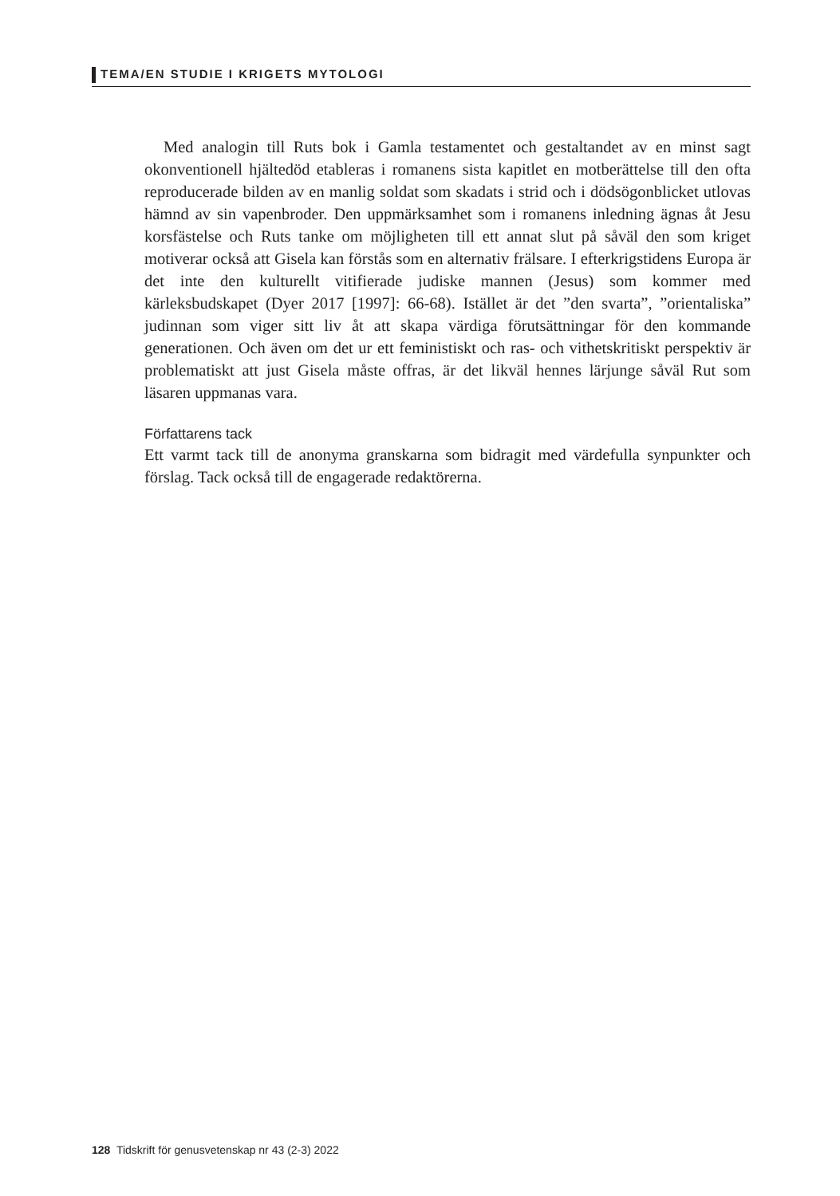TEMA/EN STUDIE I KRIGETS MYTOLOGI
Med analogin till Ruts bok i Gamla testamentet och gestaltandet av en minst sagt okonventionell hjältedöd etableras i romanens sista kapitlet en motberättelse till den ofta reproducerade bilden av en manlig soldat som skadats i strid och i dödsögonblicket utlovas hämnd av sin vapenbroder. Den uppmärksamhet som i romanens inledning ägnas åt Jesu korsfästelse och Ruts tanke om möjligheten till ett annat slut på såväl den som kriget motiverar också att Gisela kan förstås som en alternativ frälsare. I efterkrigstidens Europa är det inte den kulturellt vitifierade judiske mannen (Jesus) som kommer med kärleksbudskapet (Dyer 2017 [1997]: 66-68). Istället är det ”den svarta”, ”orientaliska” judinnan som viger sitt liv åt att skapa värdiga förutsättningar för den kommande generationen. Och även om det ur ett feministiskt och ras- och vithetskritiskt perspektiv är problematiskt att just Gisela måste offras, är det likväl hennes lärjunge såväl Rut som läsaren uppmanas vara.
Författarens tack
Ett varmt tack till de anonyma granskarna som bidragit med värdefulla synpunkter och förslag. Tack också till de engagerade redaktörerna.
128 Tidskrift för genusvetenskap nr 43 (2-3) 2022